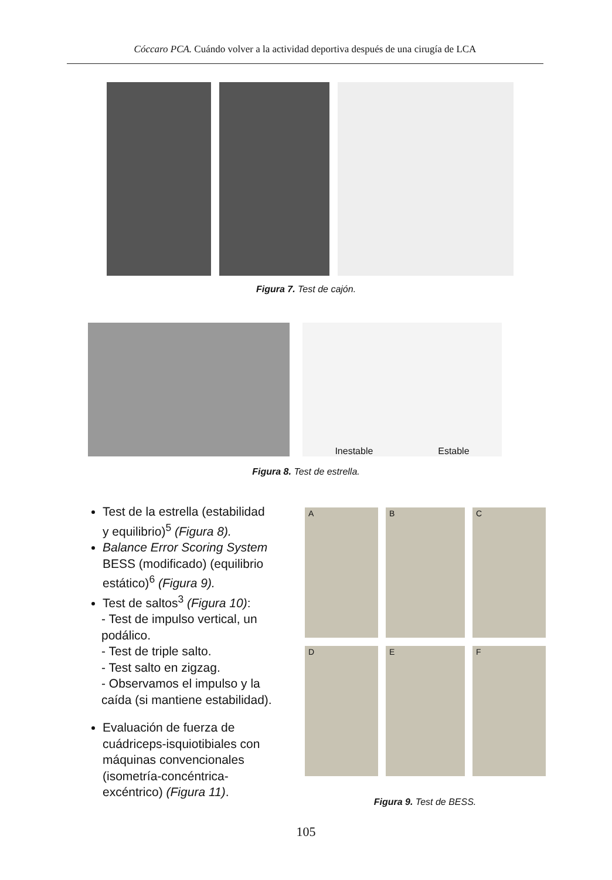Cóccaro PCA. Cuándo volver a la actividad deportiva después de una cirugía de LCA
Figura 7. Test de cajón.
Inestable Estable
Figura 8. Test de estrella.
Test de la estrella (estabilidad y equilibrio)<sup>5</sup> (Figura 8).
Balance Error Scoring System BESS (modificado) (equilibrio estático)<sup>6</sup> (Figura 9).
Test de saltos<sup>3</sup> (Figura 10):
- Test de impulso vertical, un podálico.
- Test de triple salto.
- Test salto en zigzag.
- Observamos el impulso y la caída (si mantiene estabilidad).
Evaluación de fuerza de cuádriceps-isquiotibiales con máquinas convencionales (isometría-concéntrica-excéntrico) (Figura 11).
A
B
C
D
E
F
Figura 9. Test de BESS.
105